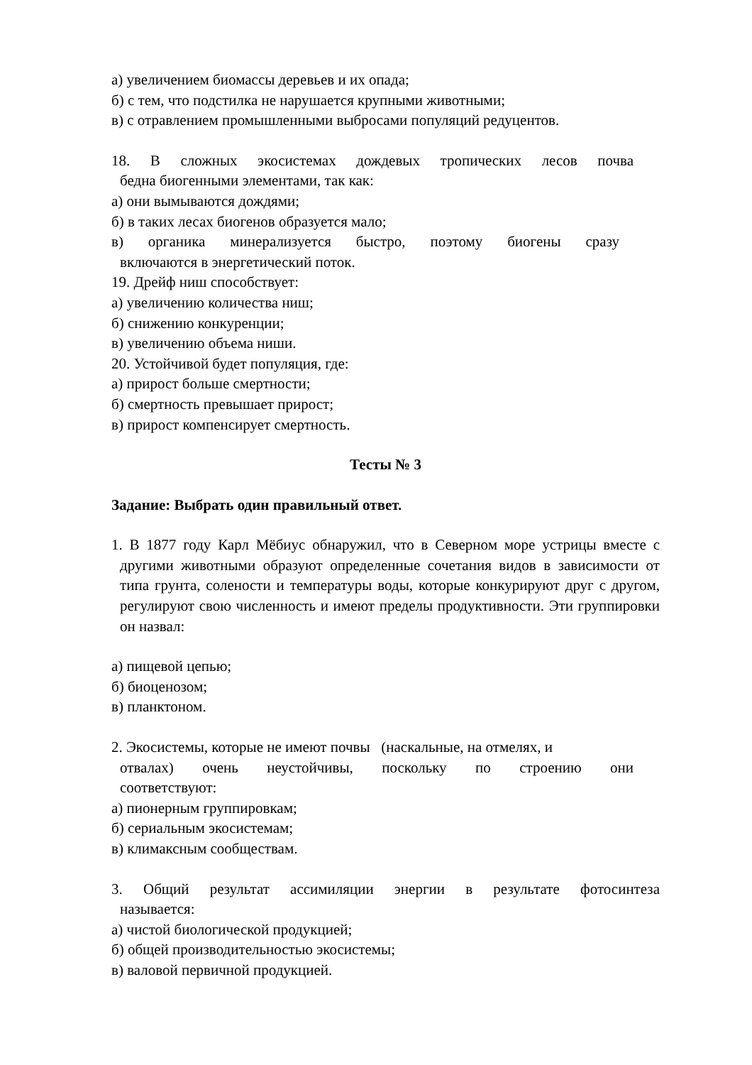а) увеличением биомассы деревьев и их опада;
б) с тем, что подстилка не нарушается крупными животными;
в) с отравлением промышленными выбросами популяций редуцентов.
18. В сложных экосистемах дождевых тропических лесов почва
бедна биогенными элементами, так как:
а) они вымываются дождями;
б) в таких лесах биогенов образуется мало;
в) органика минерализуется быстро, поэтому биогены сразу
включаются в энергетический поток.
19. Дрейф ниш способствует:
а) увеличению количества ниш;
б) снижению конкуренции;
в) увеличению объема ниши.
20. Устойчивой будет популяция, где:
а) прирост больше смертности;
б) смертность превышает прирост;
в) прирост компенсирует смертность.
Тесты № 3
Задание: Выбрать один правильный ответ.
1. В 1877 году Карл Мёбиус обнаружил, что в Северном море устрицы вместе с другими животными образуют определенные сочетания видов в зависимости от типа грунта, солености и температуры воды, которые конкурируют друг с другом, регулируют свою численность и имеют пределы продуктивности. Эти группировки он назвал:
а) пищевой цепью;
б) биоценозом;
в) планктоном.
2. Экосистемы, которые не имеют почвы (наскальные, на отмелях, и
отвалах) очень неустойчивы, поскольку по строению они
соответствуют:
а) пионерным группировкам;
б) сериальным экосистемам;
в) климаксным сообществам.
3. Общий результат ассимиляции энергии в результате фотосинтеза
называется:
а) чистой биологической продукцией;
б) общей производительностью экосистемы;
в) валовой первичной продукцией.